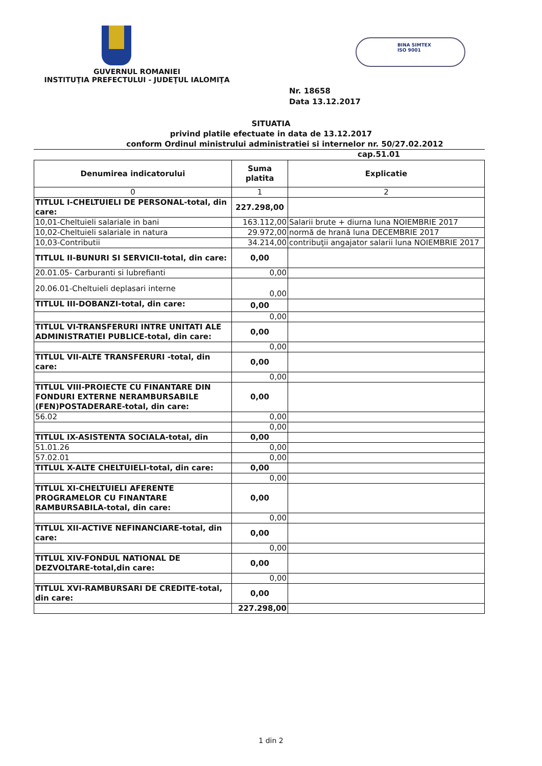GUVERNUL ROMANIEI
INSTITUŢIA PREFECTULUI - JUDEŢUL IALOMIŢA
BINA SIMTEX
ISO 9001
Nr. 18658
Data 13.12.2017
SITUATIA
privind platile efectuate in data de 13.12.2017
conform Ordinul ministrului administratiei si internelor nr. 50/27.02.2012
cap.51.01
| Denumirea indicatorului | Suma platita | Explicatie |
| --- | --- | --- |
| 0 | 1 | 2 |
| TITLUL I-CHELTUIELI DE PERSONAL-total, din care: | 227.298,00 | |
| 10,01-Cheltuieli salariale in bani | 163.112,00 | Salarii brute + diurna luna NOIEMBRIE 2017 |
| 10,02-Cheltuieli salariale in natura | 29.972,00 | normă de hrană luna DECEMBRIE 2017 |
| 10,03-Contributii | 34.214,00 | contribuţii angajator salarii luna NOIEMBRIE 2017 |
| TITLUL II-BUNURI SI SERVICII-total, din care: | 0,00 | |
| 20.01.05- Carburanti si lubrefianti | 0,00 | |
| 20.06.01-Cheltuieli deplasari interne | 0,00 | |
| TITLUL III-DOBANZI-total, din care: | 0,00 | |
| | 0,00 | |
| TITLUL VI-TRANSFERURI INTRE UNITATI ALE ADMINISTRATIEI PUBLICE-total, din care: | 0,00 | |
| | 0,00 | |
| TITLUL VII-ALTE TRANSFERURI -total, din care: | 0,00 | |
| | 0,00 | |
| TITLUL VIII-PROIECTE CU FINANTARE DIN FONDURI EXTERNE NERAMBURSABILE (FEN)POSTADERARE-total, din care: | 0,00 | |
| 56.02 | 0,00 | |
| | 0,00 | |
| TITLUL IX-ASISTENTA SOCIALA-total, din | 0,00 | |
| 51.01.26 | 0,00 | |
| 57.02.01 | 0,00 | |
| TITLUL X-ALTE CHELTUIELI-total, din care: | 0,00 | |
| | 0,00 | |
| TITLUL XI-CHELTUIELI AFERENTE PROGRAMELOR CU FINANTARE RAMBURSABILA-total, din care: | 0,00 | |
| | 0,00 | |
| TITLUL XII-ACTIVE NEFINANCIARE-total, din care: | 0,00 | |
| | 0,00 | |
| TITLUL XIV-FONDUL NATIONAL DE DEZVOLTARE-total,din care: | 0,00 | |
| | 0,00 | |
| TITLUL XVI-RAMBURSARI DE CREDITE-total, din care: | 0,00 | |
| | 227.298,00 | |
1 din 2